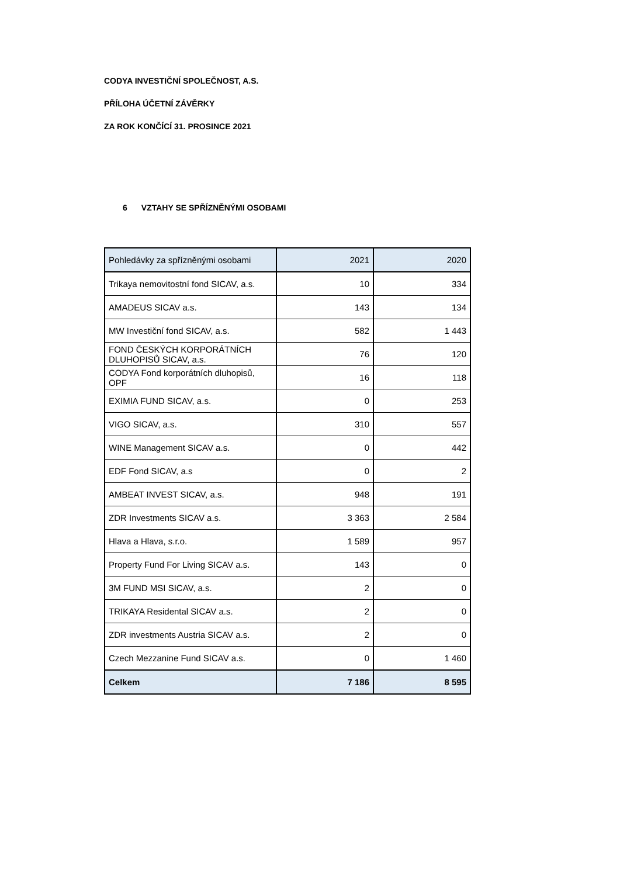CODYA INVESTIČNÍ SPOLEČNOST, A.S.
PŘÍLOHA ÚČETNÍ ZÁVĚRKY
ZA ROK KONČÍCÍ 31. PROSINCE 2021
6 VZTAHY SE SPŘÍZNĚNÝMI OSOBAMI
| Pohledávky za spřízněnými osobami | 2021 | 2020 |
| --- | --- | --- |
| Trikaya nemovitostní fond SICAV, a.s. | 10 | 334 |
| AMADEUS SICAV a.s. | 143 | 134 |
| MW Investiční fond SICAV, a.s. | 582 | 1 443 |
| FOND ČESKÝCH KORPORÁTNÍCH DLUHOPISŮ SICAV, a.s. | 76 | 120 |
| CODYA Fond korporátních dluhopisů, OPF | 16 | 118 |
| EXIMIA FUND SICAV, a.s. | 0 | 253 |
| VIGO SICAV, a.s. | 310 | 557 |
| WINE Management SICAV a.s. | 0 | 442 |
| EDF Fond SICAV, a.s | 0 | 2 |
| AMBEAT INVEST SICAV, a.s. | 948 | 191 |
| ZDR Investments SICAV a.s. | 3 363 | 2 584 |
| Hlava a Hlava, s.r.o. | 1 589 | 957 |
| Property Fund For Living SICAV a.s. | 143 | 0 |
| 3M FUND MSI SICAV, a.s. | 2 | 0 |
| TRIKAYA Residental SICAV a.s. | 2 | 0 |
| ZDR investments Austria SICAV a.s. | 2 | 0 |
| Czech Mezzanine Fund SICAV a.s. | 0 | 1 460 |
| Celkem | 7 186 | 8 595 |